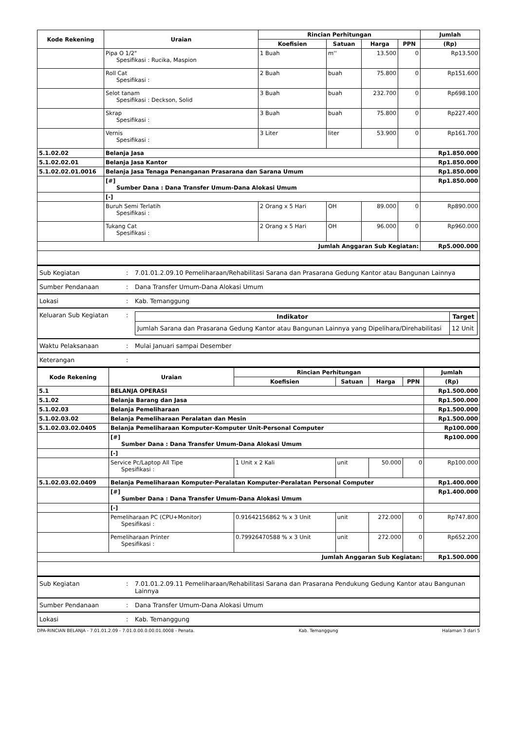| Kode Rekening | Uraian | Rincian Perhitungan | | | | Jumlah |
| --- | --- | --- | --- | --- | --- | --- |
| | | Koefisien | Satuan | Harga | PPN | (Rp) |
| | Pipa O 1/2" Spesifikasi : Rucika, Maspion | 1 Buah | m'' | 13.500 | 0 | Rp13.500 |
| | Roll Cat Spesifikasi : | 2 Buah | buah | 75.800 | 0 | Rp151.600 |
| | Selot tanam Spesifikasi : Deckson, Solid | 3 Buah | buah | 232.700 | 0 | Rp698.100 |
| | Skrap Spesifikasi : | 3 Buah | buah | 75.800 | 0 | Rp227.400 |
| | Vernis Spesifikasi : | 3 Liter | liter | 53.900 | 0 | Rp161.700 |
| 5.1.02.02 | Belanja Jasa | | | | | Rp1.850.000 |
| 5.1.02.02.01 | Belanja Jasa Kantor | | | | | Rp1.850.000 |
| 5.1.02.02.01.0016 | Belanja Jasa Tenaga Penanganan Prasarana dan Sarana Umum | | | | | Rp1.850.000 |
| | [#] Sumber Dana : Dana Transfer Umum-Dana Alokasi Umum | | | | | Rp1.850.000 |
| | [-] | | | | | |
| | Buruh Semi Terlatih Spesifikasi : | 2 Orang x 5 Hari | OH | 89.000 | 0 | Rp890.000 |
| | Tukang Cat Spesifikasi : | 2 Orang x 5 Hari | OH | 96.000 | 0 | Rp960.000 |
| Jumlah Anggaran Sub Kegiatan: | | | | | | Rp5.000.000 |
| Sub Kegiatan | : | 7.01.01.2.09.10 Pemeliharaan/Rehabilitasi Sarana dan Prasarana Gedung Kantor atau Bangunan Lainnya |
| Sumber Pendanaan | : | Dana Transfer Umum-Dana Alokasi Umum |
| Lokasi | : | Kab. Temanggung |
| Keluaran Sub Kegiatan | : | / Indikator / Target / / --- / --- / / Jumlah Sarana dan Prasarana Gedung Kantor atau Bangunan Lainnya yang Dipelihara/Direhabilitasi / 12 Unit / |
| Waktu Pelaksanaan | : | Mulai Januari sampai Desember |
| Keterangan | : | |
| Kode Rekening | Uraian | Rincian Perhitungan | | | | Jumlah |
| --- | --- | --- | --- | --- | --- | --- |
| | | Koefisien | Satuan | Harga | PPN | (Rp) |
| 5.1 | BELANJA OPERASI | | | | | Rp1.500.000 |
| 5.1.02 | Belanja Barang dan Jasa | | | | | Rp1.500.000 |
| 5.1.02.03 | Belanja Pemeliharaan | | | | | Rp1.500.000 |
| 5.1.02.03.02 | Belanja Pemeliharaan Peralatan dan Mesin | | | | | Rp1.500.000 |
| 5.1.02.03.02.0405 | Belanja Pemeliharaan Komputer-Komputer Unit-Personal Computer | | | | | Rp100.000 |
| | [#] Sumber Dana : Dana Transfer Umum-Dana Alokasi Umum | | | | | Rp100.000 |
| | [-] | | | | | |
| | Service Pc/Laptop All Tipe Spesifikasi : | 1 Unit x 2 Kali | unit | 50.000 | 0 | Rp100.000 |
| 5.1.02.03.02.0409 | Belanja Pemeliharaan Komputer-Peralatan Komputer-Peralatan Personal Computer | | | | | Rp1.400.000 |
| | [#] Sumber Dana : Dana Transfer Umum-Dana Alokasi Umum | | | | | Rp1.400.000 |
| | [-] | | | | | |
| | Pemeliharaan PC (CPU+Monitor) Spesifikasi : | 0.91642156862 % x 3 Unit | unit | 272.000 | 0 | Rp747.800 |
| | Pemeliharaan Printer Spesifikasi : | 0.79926470588 % x 3 Unit | unit | 272.000 | 0 | Rp652.200 |
| Jumlah Anggaran Sub Kegiatan: | | | | | | Rp1.500.000 |
| Sub Kegiatan | : | 7.01.01.2.09.11 Pemeliharaan/Rehabilitasi Sarana dan Prasarana Pendukung Gedung Kantor atau Bangunan Lainnya |
| Sumber Pendanaan | : | Dana Transfer Umum-Dana Alokasi Umum |
| Lokasi | : | Kab. Temanggung |
DPA-RINCIAN BELANJA - 7.01.01.2.09 - 7.01.0.00.0.00.01.0008 - Penata. Kab. Temanggung Halaman 3 dari 5